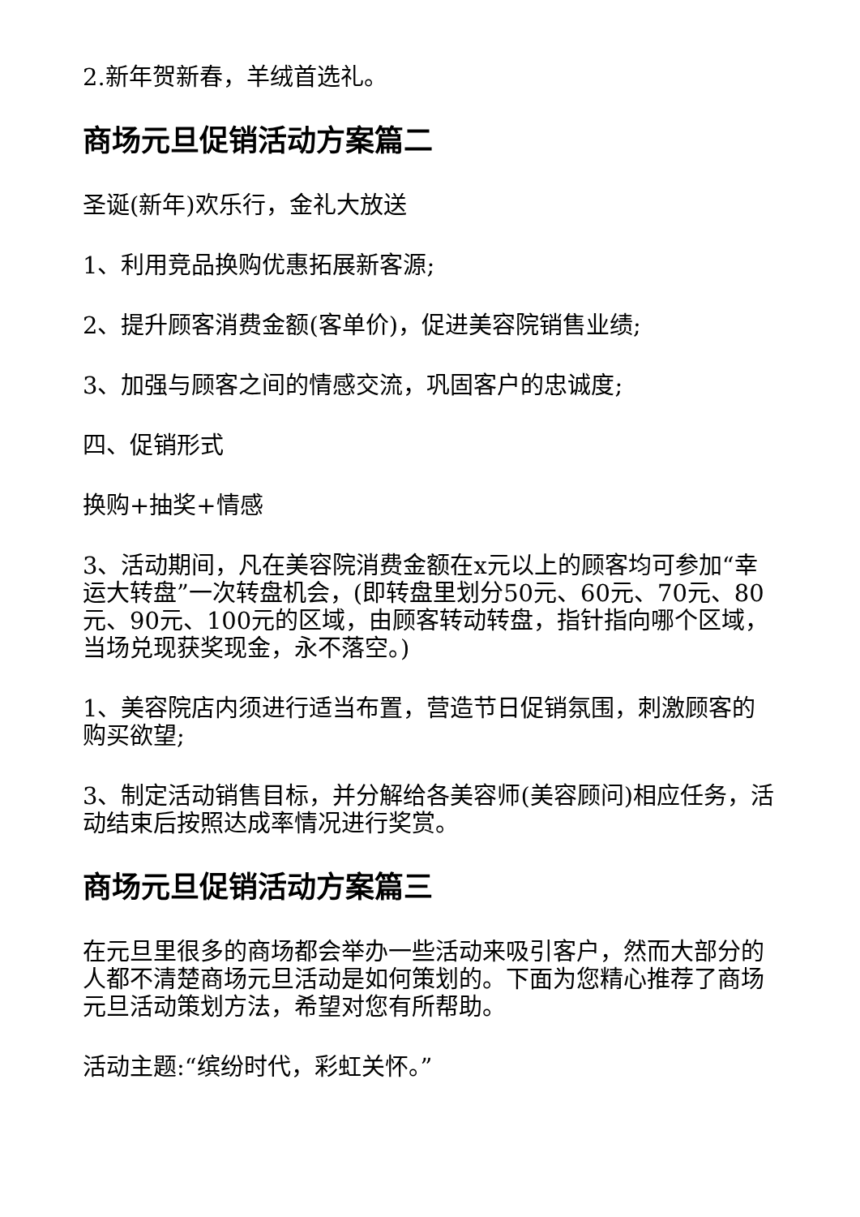2.新年贺新春，羊绒首选礼。
商场元旦促销活动方案篇二
圣诞(新年)欢乐行，金礼大放送
1、利用竞品换购优惠拓展新客源;
2、提升顾客消费金额(客单价)，促进美容院销售业绩;
3、加强与顾客之间的情感交流，巩固客户的忠诚度;
四、促销形式
换购+抽奖+情感
3、活动期间，凡在美容院消费金额在x元以上的顾客均可参加“幸运大转盘”一次转盘机会，(即转盘里划分50元、60元、70元、80元、90元、100元的区域，由顾客转动转盘，指针指向哪个区域，当场兑现获奖现金，永不落空。)
1、美容院店内须进行适当布置，营造节日促销氛围，刺激顾客的购买欲望;
3、制定活动销售目标，并分解给各美容师(美容顾问)相应任务，活动结束后按照达成率情况进行奖赏。
商场元旦促销活动方案篇三
在元旦里很多的商场都会举办一些活动来吸引客户，然而大部分的人都不清楚商场元旦活动是如何策划的。下面为您精心推荐了商场元旦活动策划方法，希望对您有所帮助。
活动主题:“缤纷时代，彩虹关怀。”